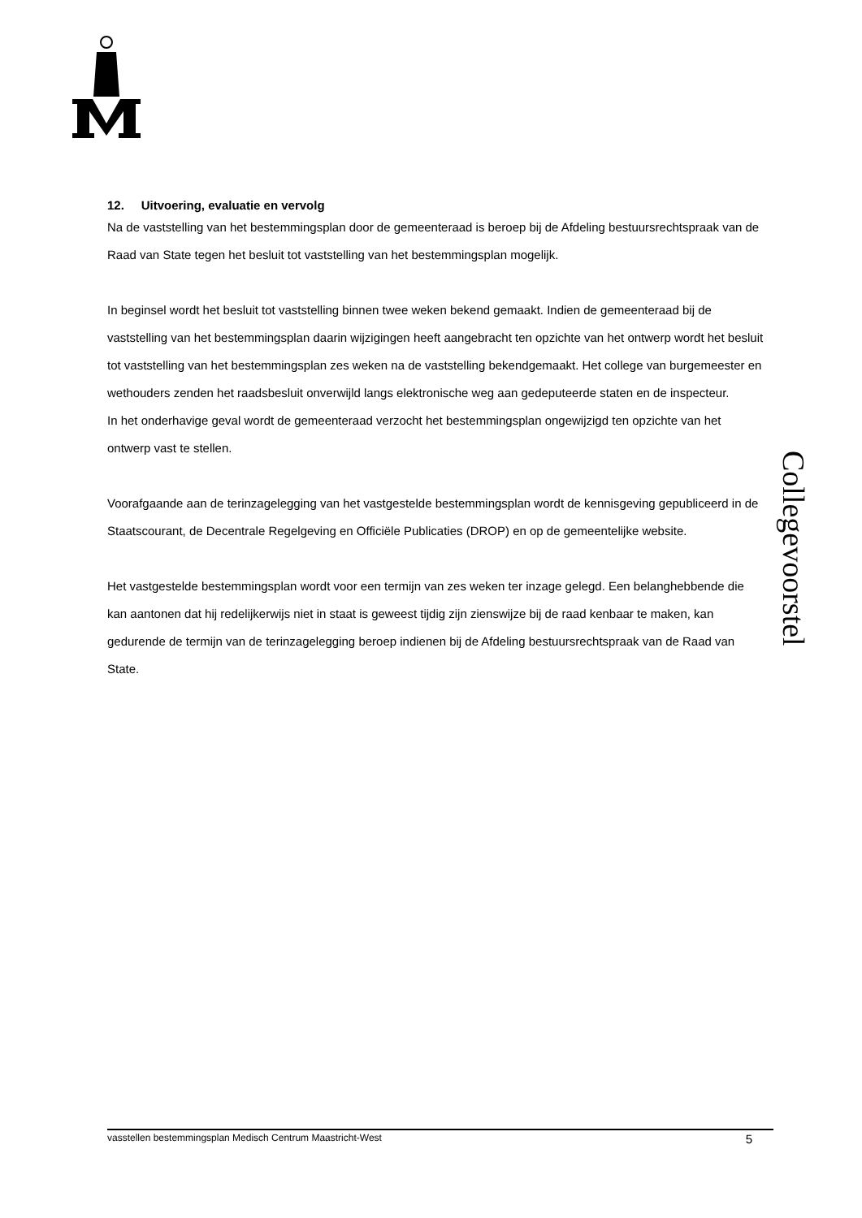12. Uitvoering, evaluatie en vervolg
Na de vaststelling van het bestemmingsplan door de gemeenteraad is beroep bij de Afdeling bestuursrechtspraak van de Raad van State tegen het besluit tot vaststelling van het bestemmingsplan mogelijk.
In beginsel wordt het besluit tot vaststelling binnen twee weken bekend gemaakt. Indien de gemeenteraad bij de vaststelling van het bestemmingsplan daarin wijzigingen heeft aangebracht ten opzichte van het ontwerp wordt het besluit tot vaststelling van het bestemmingsplan zes weken na de vaststelling bekendgemaakt. Het college van burgemeester en wethouders zenden het raadsbesluit onverwijld langs elektronische weg aan gedeputeerde staten en de inspecteur.
In het onderhavige geval wordt de gemeenteraad verzocht het bestemmingsplan ongewijzigd ten opzichte van het ontwerp vast te stellen.
Voorafgaande aan de terinzagelegging van het vastgestelde bestemmingsplan wordt de kennisgeving gepubliceerd in de Staatscourant, de Decentrale Regelgeving en Officiële Publicaties (DROP) en op de gemeentelijke website.
Het vastgestelde bestemmingsplan wordt voor een termijn van zes weken ter inzage gelegd. Een belanghebbende die kan aantonen dat hij redelijkerwijs niet in staat is geweest tijdig zijn zienswijze bij de raad kenbaar te maken, kan gedurende de termijn van de terinzagelegging beroep indienen bij de Afdeling bestuursrechtspraak van de Raad van State.
Collegevoorstel
vasstellen bestemmingsplan Medisch Centrum Maastricht-West 5